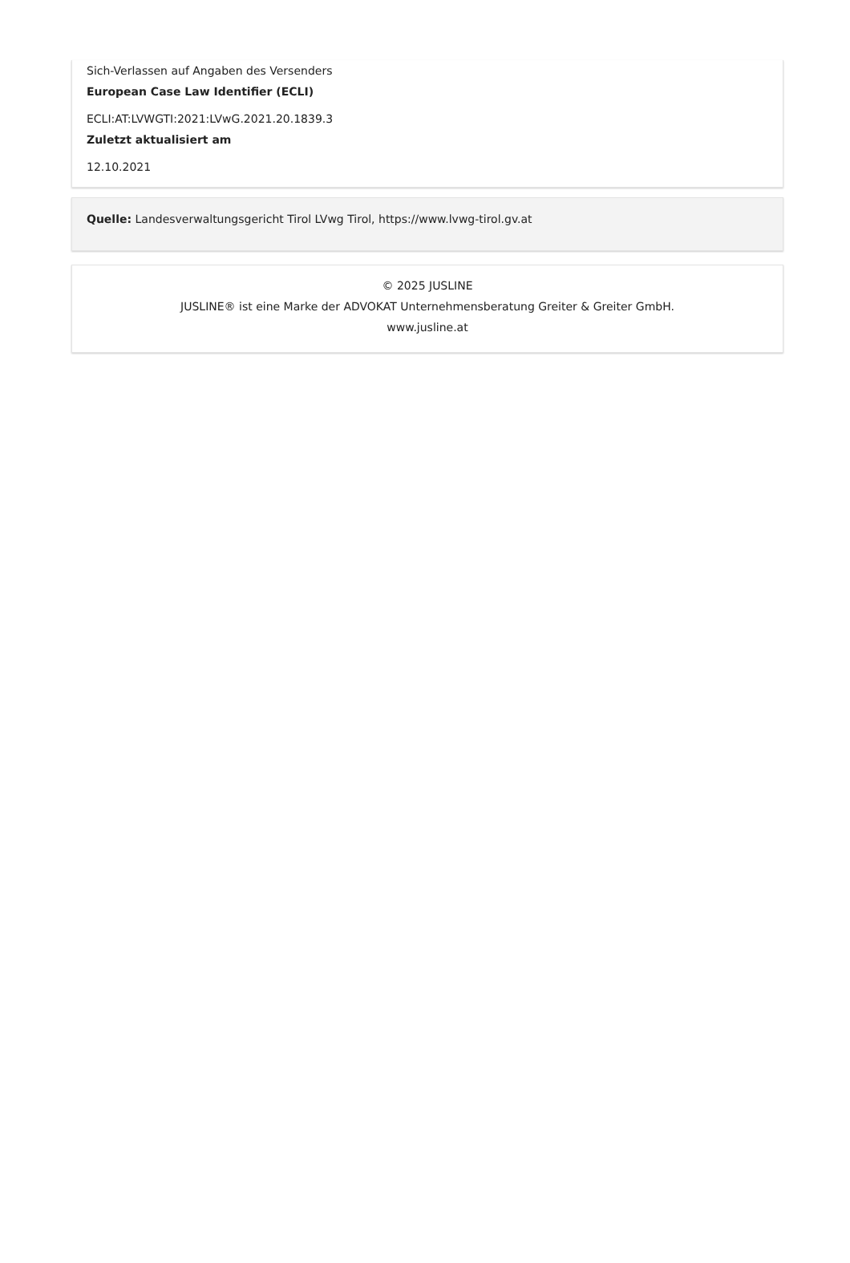Sich-Verlassen auf Angaben des Versenders
European Case Law Identifier (ECLI)
ECLI:AT:LVWGTI:2021:LVwG.2021.20.1839.3
Zuletzt aktualisiert am
12.10.2021
Quelle: Landesverwaltungsgericht Tirol LVwg Tirol, https://www.lvwg-tirol.gv.at
© 2025 JUSLINE
JUSLINE® ist eine Marke der ADVOKAT Unternehmensberatung Greiter & Greiter GmbH.
www.jusline.at